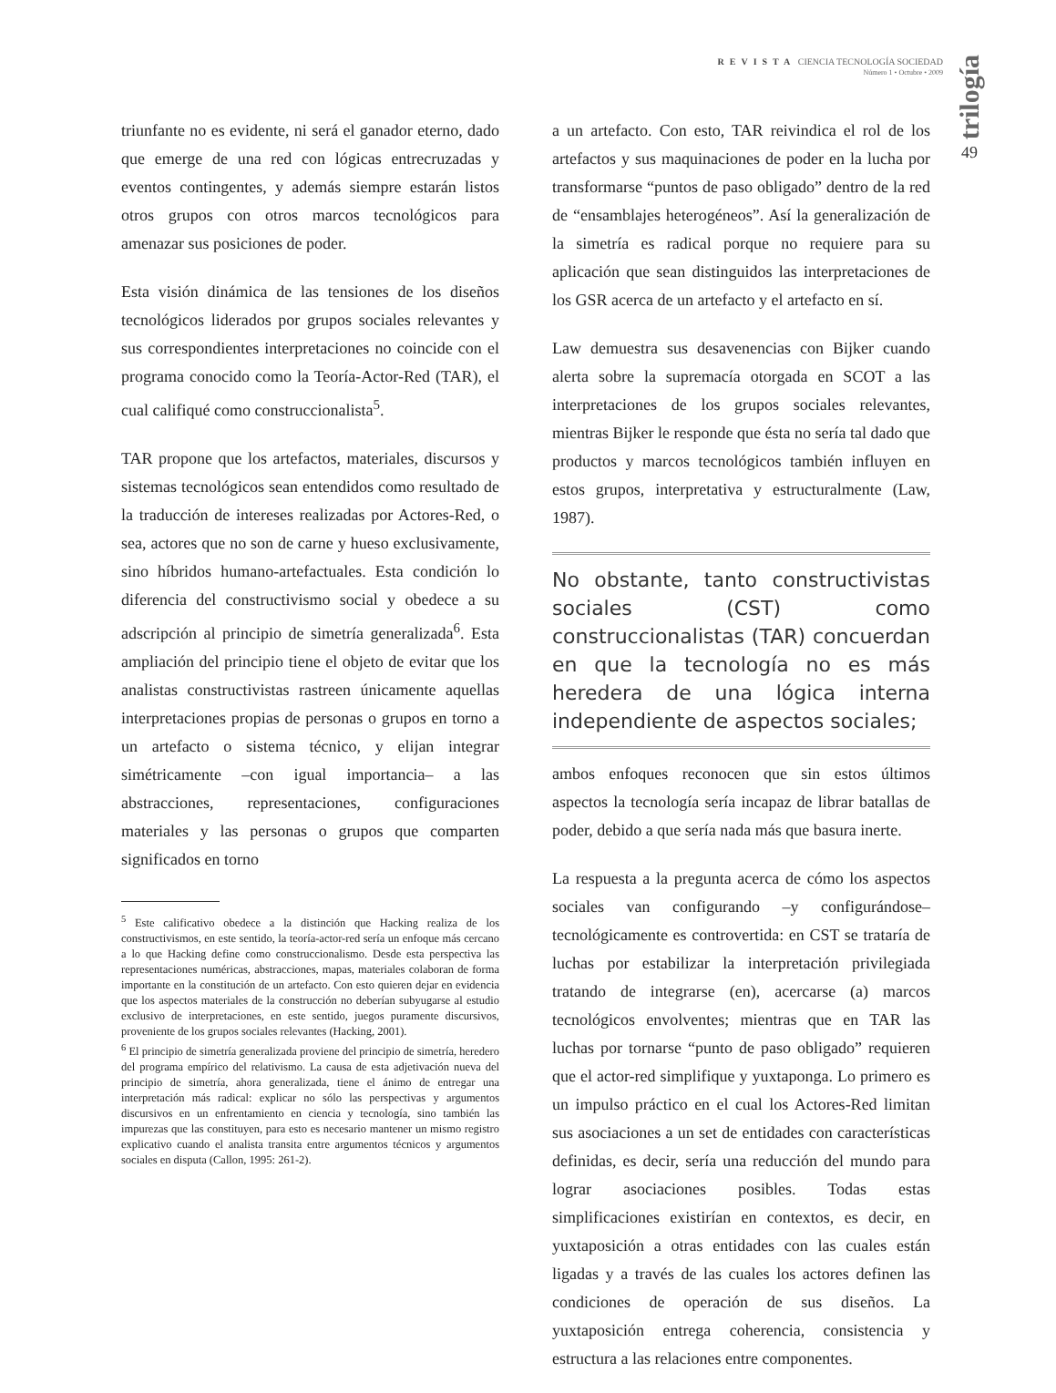REVISTA CIENCIA TECNOLOGÍA SOCIEDAD
Número 1 • Octubre • 2009
trilogía
49
triunfante no es evidente, ni será el ganador eterno, dado que emerge de una red con lógicas entrecruzadas y eventos contingentes, y además siempre estarán listos otros grupos con otros marcos tecnológicos para amenazar sus posiciones de poder.
Esta visión dinámica de las tensiones de los diseños tecnológicos liderados por grupos sociales relevantes y sus correspondientes interpretaciones no coincide con el programa conocido como la Teoría-Actor-Red (TAR), el cual califiqué como construccionalista<sup>5</sup>.
TAR propone que los artefactos, materiales, discursos y sistemas tecnológicos sean entendidos como resultado de la traducción de intereses realizadas por Actores-Red, o sea, actores que no son de carne y hueso exclusivamente, sino híbridos humano-artefactuales. Esta condición lo diferencia del constructivismo social y obedece a su adscripción al principio de simetría generalizada<sup>6</sup>. Esta ampliación del principio tiene el objeto de evitar que los analistas constructivistas rastreen únicamente aquellas interpretaciones propias de personas o grupos en torno a un artefacto o sistema técnico, y elijan integrar simétricamente –con igual importancia– a las abstracciones, representaciones, configuraciones materiales y las personas o grupos que comparten significados en torno
<sup>5</sup> Este calificativo obedece a la distinción que Hacking realiza de los constructivismos, en este sentido, la teoría-actor-red sería un enfoque más cercano a lo que Hacking define como construccionalismo. Desde esta perspectiva las representaciones numéricas, abstracciones, mapas, materiales colaboran de forma importante en la constitución de un artefacto. Con esto quieren dejar en evidencia que los aspectos materiales de la construcción no deberían subyugarse al estudio exclusivo de interpretaciones, en este sentido, juegos puramente discursivos, proveniente de los grupos sociales relevantes (Hacking, 2001).
<sup>6</sup> El principio de simetría generalizada proviene del principio de simetría, heredero del programa empírico del relativismo. La causa de esta adjetivación nueva del principio de simetría, ahora generalizada, tiene el ánimo de entregar una interpretación más radical: explicar no sólo las perspectivas y argumentos discursivos en un enfrentamiento en ciencia y tecnología, sino también las impurezas que las constituyen, para esto es necesario mantener un mismo registro explicativo cuando el analista transita entre argumentos técnicos y argumentos sociales en disputa (Callon, 1995: 261-2).
a un artefacto. Con esto, TAR reivindica el rol de los artefactos y sus maquinaciones de poder en la lucha por transformarse “puntos de paso obligado” dentro de la red de “ensamblajes heterogéneos”. Así la generalización de la simetría es radical porque no requiere para su aplicación que sean distinguidos las interpretaciones de los GSR acerca de un artefacto y el artefacto en sí.
Law demuestra sus desavenencias con Bijker cuando alerta sobre la supremacía otorgada en SCOT a las interpretaciones de los grupos sociales relevantes, mientras Bijker le responde que ésta no sería tal dado que productos y marcos tecnológicos también influyen en estos grupos, interpretativa y estructuralmente (Law, 1987).
No obstante, tanto constructivistas sociales (CST) como construccionalistas (TAR) concuerdan en que la tecnología no es más heredera de una lógica interna independiente de aspectos sociales;
ambos enfoques reconocen que sin estos últimos aspectos la tecnología sería incapaz de librar batallas de poder, debido a que sería nada más que basura inerte.
La respuesta a la pregunta acerca de cómo los aspectos sociales van configurando –y configurándose– tecnológicamente es controvertida: en CST se trataría de luchas por estabilizar la interpretación privilegiada tratando de integrarse (en), acercarse (a) marcos tecnológicos envolventes; mientras que en TAR las luchas por tornarse “punto de paso obligado” requieren que el actor-red simplifique y yuxtaponga. Lo primero es un impulso práctico en el cual los Actores-Red limitan sus asociaciones a un set de entidades con características definidas, es decir, sería una reducción del mundo para lograr asociaciones posibles. Todas estas simplificaciones existirían en contextos, es decir, en yuxtaposición a otras entidades con las cuales están ligadas y a través de las cuales los actores definen las condiciones de operación de sus diseños. La yuxtaposición entrega coherencia, consistencia y estructura a las relaciones entre componentes.